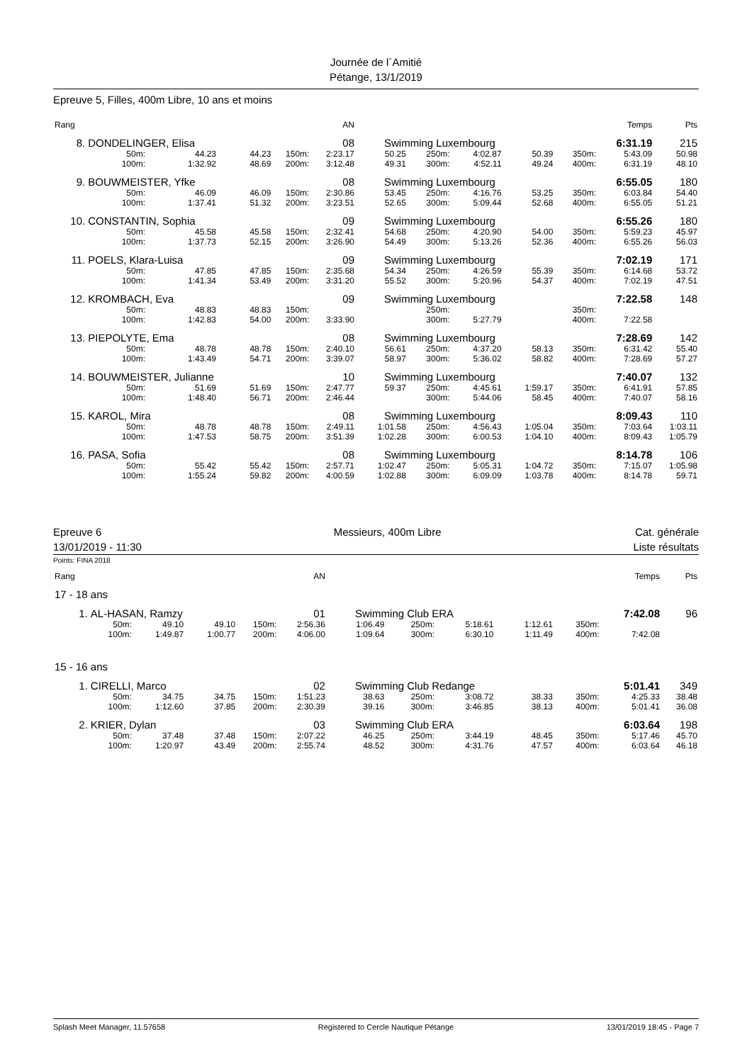Journée de l´Amitié
Pétange, 13/1/2019
Epreuve 5, Filles, 400m Libre, 10 ans et moins
| Rang | | | | | AN | | | | | | | Temps | Pts |
| 8. | DONDELINGER, Elisa | | | | 08 | Swimming Luxembourg | | | | | | 6:31.19 | 215 |
| | 50m: | 44.23 | 44.23 | 150m: | 2:23.17 | 50.25 | 250m: | 4:02.87 | 50.39 | | 350m: | 5:43.09 | 50.98 |
| | 100m: | 1:32.92 | 48.69 | 200m: | 3:12.48 | 49.31 | 300m: | 4:52.11 | 49.24 | | 400m: | 6:31.19 | 48.10 |
| 9. | BOUWMEISTER, Yfke | | | | 08 | Swimming Luxembourg | | | | | | 6:55.05 | 180 |
| | 50m: | 46.09 | 46.09 | 150m: | 2:30.86 | 53.45 | 250m: | 4:16.76 | 53.25 | | 350m: | 6:03.84 | 54.40 |
| | 100m: | 1:37.41 | 51.32 | 200m: | 3:23.51 | 52.65 | 300m: | 5:09.44 | 52.68 | | 400m: | 6:55.05 | 51.21 |
| 10. | CONSTANTIN, Sophia | | | | 09 | Swimming Luxembourg | | | | | | 6:55.26 | 180 |
| | 50m: | 45.58 | 45.58 | 150m: | 2:32.41 | 54.68 | 250m: | 4:20.90 | 54.00 | | 350m: | 5:59.23 | 45.97 |
| | 100m: | 1:37.73 | 52.15 | 200m: | 3:26.90 | 54.49 | 300m: | 5:13.26 | 52.36 | | 400m: | 6:55.26 | 56.03 |
| 11. | POELS, Klara-Luisa | | | | 09 | Swimming Luxembourg | | | | | | 7:02.19 | 171 |
| | 50m: | 47.85 | 47.85 | 150m: | 2:35.68 | 54.34 | 250m: | 4:26.59 | 55.39 | | 350m: | 6:14.68 | 53.72 |
| | 100m: | 1:41.34 | 53.49 | 200m: | 3:31.20 | 55.52 | 300m: | 5:20.96 | 54.37 | | 400m: | 7:02.19 | 47.51 |
| 12. | KROMBACH, Eva | | | | 09 | Swimming Luxembourg | | | | | | 7:22.58 | 148 |
| | 50m: | 48.83 | 48.83 | 150m: | | | 250m: | | | | 350m: | | |
| | 100m: | 1:42.83 | 54.00 | 200m: | 3:33.90 | | 300m: | 5:27.79 | | | 400m: | 7:22.58 | |
| 13. | PIEPOLYTE, Ema | | | | 08 | Swimming Luxembourg | | | | | | 7:28.69 | 142 |
| | 50m: | 48.78 | 48.78 | 150m: | 2:40.10 | 56.61 | 250m: | 4:37.20 | 58.13 | | 350m: | 6:31.42 | 55.40 |
| | 100m: | 1:43.49 | 54.71 | 200m: | 3:39.07 | 58.97 | 300m: | 5:36.02 | 58.82 | | 400m: | 7:28.69 | 57.27 |
| 14. | BOUWMEISTER, Julianne | | | | 10 | Swimming Luxembourg | | | | | | 7:40.07 | 132 |
| | 50m: | 51.69 | 51.69 | 150m: | 2:47.77 | 59.37 | 250m: | 4:45.61 | 1:59.17 | | 350m: | 6:41.91 | 57.85 |
| | 100m: | 1:48.40 | 56.71 | 200m: | 2:46.44 | | 300m: | 5:44.06 | 58.45 | | 400m: | 7:40.07 | 58.16 |
| 15. | KAROL, Mira | | | | 08 | Swimming Luxembourg | | | | | | 8:09.43 | 110 |
| | 50m: | 48.78 | 48.78 | 150m: | 2:49.11 | 1:01.58 | 250m: | 4:56.43 | 1:05.04 | | 350m: | 7:03.64 | 1:03.11 |
| | 100m: | 1:47.53 | 58.75 | 200m: | 3:51.39 | 1:02.28 | 300m: | 6:00.53 | 1:04.10 | | 400m: | 8:09.43 | 1:05.79 |
| 16. | PASA, Sofia | | | | 08 | Swimming Luxembourg | | | | | | 8:14.78 | 106 |
| | 50m: | 55.42 | 55.42 | 150m: | 2:57.71 | 1:02.47 | 250m: | 5:05.31 | 1:04.72 | | 350m: | 7:15.07 | 1:05.98 |
| | 100m: | 1:55.24 | 59.82 | 200m: | 4:00.59 | 1:02.88 | 300m: | 6:09.09 | 1:03.78 | | 400m: | 8:14.78 | 59.71 |
Epreuve 6
13/01/2019 - 11:30
Messieurs, 400m Libre Cat. générale
Liste résultats
Points: FINA 2018
| Rang | | | | | AN | | | | | | | Temps | Pts |
| 17 - 18 ans | | | | | | | | | | | | | |
| 1. | AL-HASAN, Ramzy | | | | 01 | Swimming Club ERA | | | | | | 7:42.08 | 96 |
| | 50m: | 49.10 | 49.10 | 150m: | 2:56.36 | 1:06.49 | 250m: | 5:18.61 | 1:12.61 | | 350m: | | |
| | 100m: | 1:49.87 | 1:00.77 | 200m: | 4:06.00 | 1:09.64 | 300m: | 6:30.10 | 1:11.49 | | 400m: | 7:42.08 | |
| 15 - 16 ans | | | | | | | | | | | | | |
| 1. | CIRELLI, Marco | | | | 02 | Swimming Club Redange | | | | | | 5:01.41 | 349 |
| | 50m: | 34.75 | 34.75 | 150m: | 1:51.23 | 38.63 | 250m: | 3:08.72 | 38.33 | | 350m: | 4:25.33 | 38.48 |
| | 100m: | 1:12.60 | 37.85 | 200m: | 2:30.39 | 39.16 | 300m: | 3:46.85 | 38.13 | | 400m: | 5:01.41 | 36.08 |
| 2. | KRIER, Dylan | | | | 03 | Swimming Club ERA | | | | | | 6:03.64 | 198 |
| | 50m: | 37.48 | 37.48 | 150m: | 2:07.22 | 46.25 | 250m: | 3:44.19 | 48.45 | | 350m: | 5:17.46 | 45.70 |
| | 100m: | 1:20.97 | 43.49 | 200m: | 2:55.74 | 48.52 | 300m: | 4:31.76 | 47.57 | | 400m: | 6:03.64 | 46.18 |
Splash Meet Manager, 11.57658 Registered to Cercle Nautique Pétange 13/01/2019 18:45 - Page 7